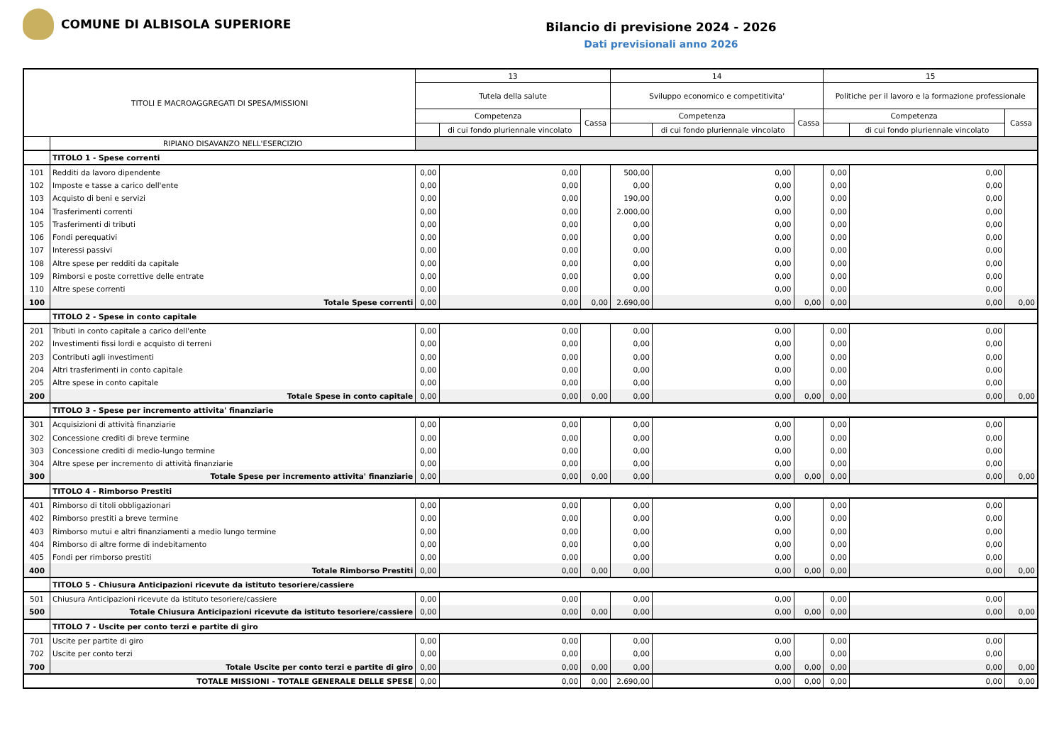COMUNE DI ALBISOLA SUPERIORE
Bilancio di previsione 2024 - 2026
Dati previsionali anno 2026
| TITOLI E MACROAGGREGATI DI SPESA/MISSIONI | | 13 | | | 14 | | | 15 | | |
| --- | --- | --- | --- | --- | --- | --- | --- | --- | --- | --- |
| | | Tutela della salute | | | Sviluppo economico e competitivita' | | | Politiche per il lavoro e la formazione professionale | | |
| | | Competenza | | Cassa | Competenza | | Cassa | Competenza | | Cassa |
| | | | di cui fondo pluriennale vincolato | | | di cui fondo pluriennale vincolato | | | di cui fondo pluriennale vincolato | |
| | RIPIANO DISAVANZO NELL'ESERCIZIO | | | | | | | | | |
| | TITOLO 1 - Spese correnti | | | | | | | | | |
| 101 | Redditi da lavoro dipendente | 0,00 | 0,00 | | 500,00 | 0,00 | | 0,00 | 0,00 | |
| 102 | Imposte e tasse a carico dell'ente | 0,00 | 0,00 | | 0,00 | 0,00 | | 0,00 | 0,00 | |
| 103 | Acquisto di beni e servizi | 0,00 | 0,00 | | 190,00 | 0,00 | | 0,00 | 0,00 | |
| 104 | Trasferimenti correnti | 0,00 | 0,00 | | 2.000,00 | 0,00 | | 0,00 | 0,00 | |
| 105 | Trasferimenti di tributi | 0,00 | 0,00 | | 0,00 | 0,00 | | 0,00 | 0,00 | |
| 106 | Fondi perequativi | 0,00 | 0,00 | | 0,00 | 0,00 | | 0,00 | 0,00 | |
| 107 | Interessi passivi | 0,00 | 0,00 | | 0,00 | 0,00 | | 0,00 | 0,00 | |
| 108 | Altre spese per redditi da capitale | 0,00 | 0,00 | | 0,00 | 0,00 | | 0,00 | 0,00 | |
| 109 | Rimborsi e poste correttive delle entrate | 0,00 | 0,00 | | 0,00 | 0,00 | | 0,00 | 0,00 | |
| 110 | Altre spese correnti | 0,00 | 0,00 | | 0,00 | 0,00 | | 0,00 | 0,00 | |
| 100 | Totale Spese correnti | 0,00 | 0,00 | 0,00 | 2.690,00 | 0,00 | 0,00 | 0,00 | 0,00 | 0,00 |
| | TITOLO 2 - Spese in conto capitale | | | | | | | | | |
| 201 | Tributi in conto capitale a carico dell'ente | 0,00 | 0,00 | | 0,00 | 0,00 | | 0,00 | 0,00 | |
| 202 | Investimenti fissi lordi e acquisto di terreni | 0,00 | 0,00 | | 0,00 | 0,00 | | 0,00 | 0,00 | |
| 203 | Contributi agli investimenti | 0,00 | 0,00 | | 0,00 | 0,00 | | 0,00 | 0,00 | |
| 204 | Altri trasferimenti in conto capitale | 0,00 | 0,00 | | 0,00 | 0,00 | | 0,00 | 0,00 | |
| 205 | Altre spese in conto capitale | 0,00 | 0,00 | | 0,00 | 0,00 | | 0,00 | 0,00 | |
| 200 | Totale Spese in conto capitale | 0,00 | 0,00 | 0,00 | 0,00 | 0,00 | 0,00 | 0,00 | 0,00 | 0,00 |
| | TITOLO 3 - Spese per incremento attivita' finanziarie | | | | | | | | | |
| 301 | Acquisizioni di attività finanziarie | 0,00 | 0,00 | | 0,00 | 0,00 | | 0,00 | 0,00 | |
| 302 | Concessione crediti di breve termine | 0,00 | 0,00 | | 0,00 | 0,00 | | 0,00 | 0,00 | |
| 303 | Concessione crediti di medio-lungo termine | 0,00 | 0,00 | | 0,00 | 0,00 | | 0,00 | 0,00 | |
| 304 | Altre spese per incremento di attività finanziarie | 0,00 | 0,00 | | 0,00 | 0,00 | | 0,00 | 0,00 | |
| 300 | Totale Spese per incremento attivita' finanziarie | 0,00 | 0,00 | 0,00 | 0,00 | 0,00 | 0,00 | 0,00 | 0,00 | 0,00 |
| | TITOLO 4 - Rimborso Prestiti | | | | | | | | | |
| 401 | Rimborso di titoli obbligazionari | 0,00 | 0,00 | | 0,00 | 0,00 | | 0,00 | 0,00 | |
| 402 | Rimborso prestiti a breve termine | 0,00 | 0,00 | | 0,00 | 0,00 | | 0,00 | 0,00 | |
| 403 | Rimborso mutui e altri finanziamenti a medio lungo termine | 0,00 | 0,00 | | 0,00 | 0,00 | | 0,00 | 0,00 | |
| 404 | Rimborso di altre forme di indebitamento | 0,00 | 0,00 | | 0,00 | 0,00 | | 0,00 | 0,00 | |
| 405 | Fondi per rimborso prestiti | 0,00 | 0,00 | | 0,00 | 0,00 | | 0,00 | 0,00 | |
| 400 | Totale Rimborso Prestiti | 0,00 | 0,00 | 0,00 | 0,00 | 0,00 | 0,00 | 0,00 | 0,00 | 0,00 |
| | TITOLO 5 - Chiusura Anticipazioni ricevute da istituto tesoriere/cassiere | | | | | | | | | |
| 501 | Chiusura Anticipazioni ricevute da istituto tesoriere/cassiere | 0,00 | 0,00 | | 0,00 | 0,00 | | 0,00 | 0,00 | |
| 500 | Totale Chiusura Anticipazioni ricevute da istituto tesoriere/cassiere | 0,00 | 0,00 | 0,00 | 0,00 | 0,00 | 0,00 | 0,00 | 0,00 | 0,00 |
| | TITOLO 7 - Uscite per conto terzi e partite di giro | | | | | | | | | |
| 701 | Uscite per partite di giro | 0,00 | 0,00 | | 0,00 | 0,00 | | 0,00 | 0,00 | |
| 702 | Uscite per conto terzi | 0,00 | 0,00 | | 0,00 | 0,00 | | 0,00 | 0,00 | |
| 700 | Totale Uscite per conto terzi e partite di giro | 0,00 | 0,00 | 0,00 | 0,00 | 0,00 | 0,00 | 0,00 | 0,00 | 0,00 |
| TOTALE MISSIONI - TOTALE GENERALE DELLE SPESE | | 0,00 | 0,00 | 0,00 | 2.690,00 | 0,00 | 0,00 | 0,00 | 0,00 | 0,00 |